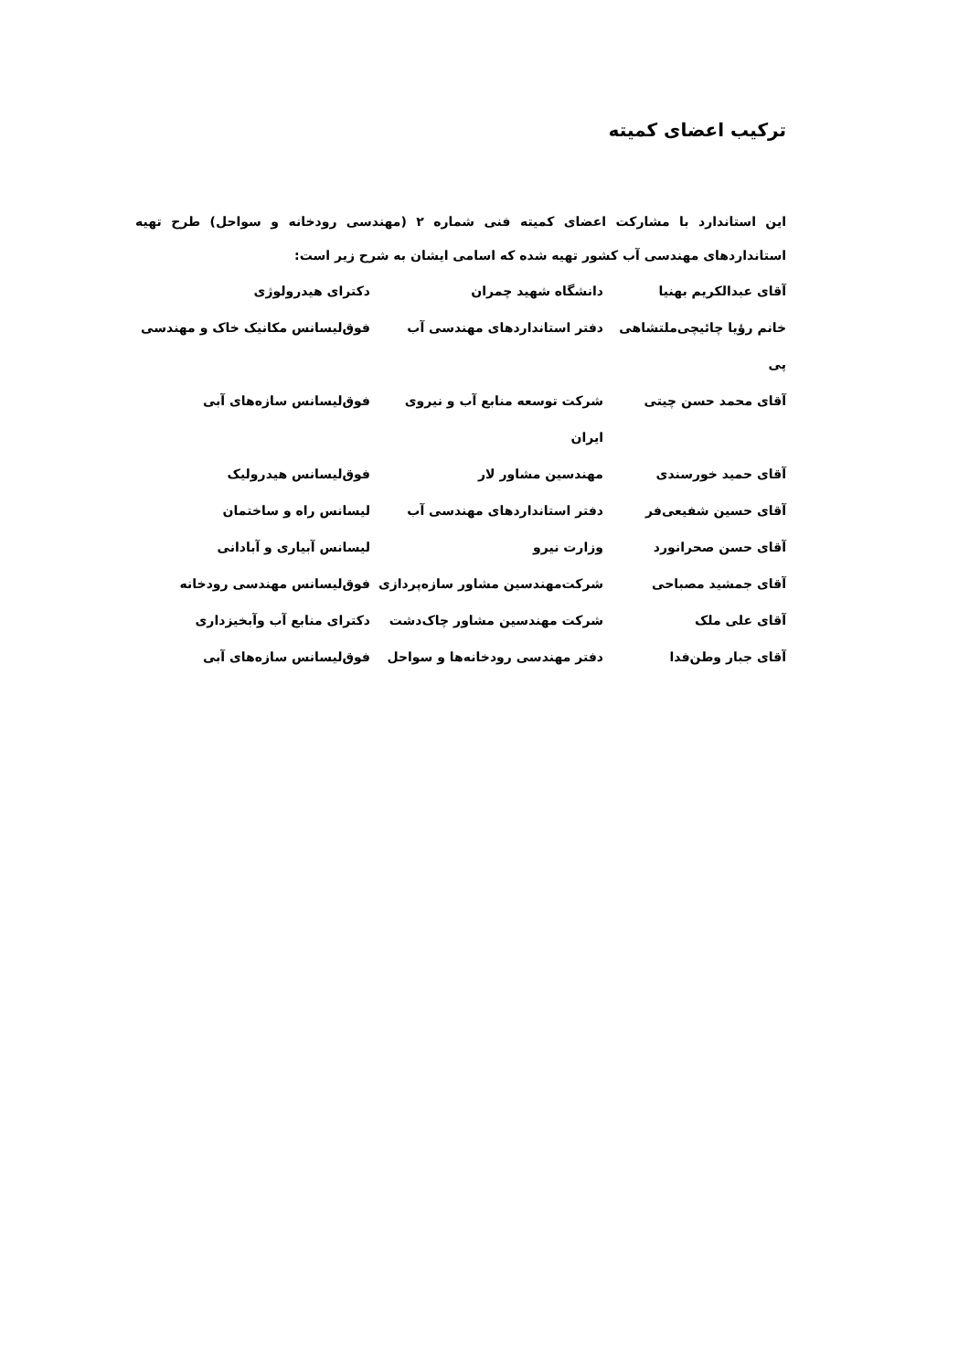ترکیب اعضای کمیته
این استاندارد با مشارکت اعضای کمیته فنی شماره ۲ (مهندسی رودخانه و سواحل) طرح تهیه استانداردهای مهندسی آب کشور تهیه شده که اسامی ایشان به شرح زیر است:
| آقای عبدالکریم بهنیا | دانشگاه شهید چمران | دکترای هیدرولوژی |
| خانم رؤیا چائیچی‌ملتشاهی | دفتر استانداردهای مهندسی آب | فوق‌لیسانس مکانیک خاک و مهندسی |
| پی | | |
| آقای محمد حسن چیتی | شرکت توسعه منابع آب و نیروی ایران | فوق‌لیسانس سازه‌های آبی |
| آقای حمید خورسندی | مهندسین مشاور لار | فوق‌لیسانس هیدرولیک |
| آقای حسین شفیعی‌فر | دفتر استانداردهای مهندسی آب | لیسانس راه و ساختمان |
| آقای حسن صحرانورد | وزارت نیرو | لیسانس آبیاری و آبادانی |
| آقای جمشید مصباحی | شرکت‌مهندسین مشاور سازه‌پردازی | فوق‌لیسانس مهندسی رودخانه |
| آقای علی ملک | شرکت مهندسین مشاور چاک‌دشت | دکترای منابع آب وآبخیزداری |
| آقای جبار وطن‌فدا | دفتر مهندسی رودخانه‌ها و سواحل | فوق‌لیسانس سازه‌های آبی |